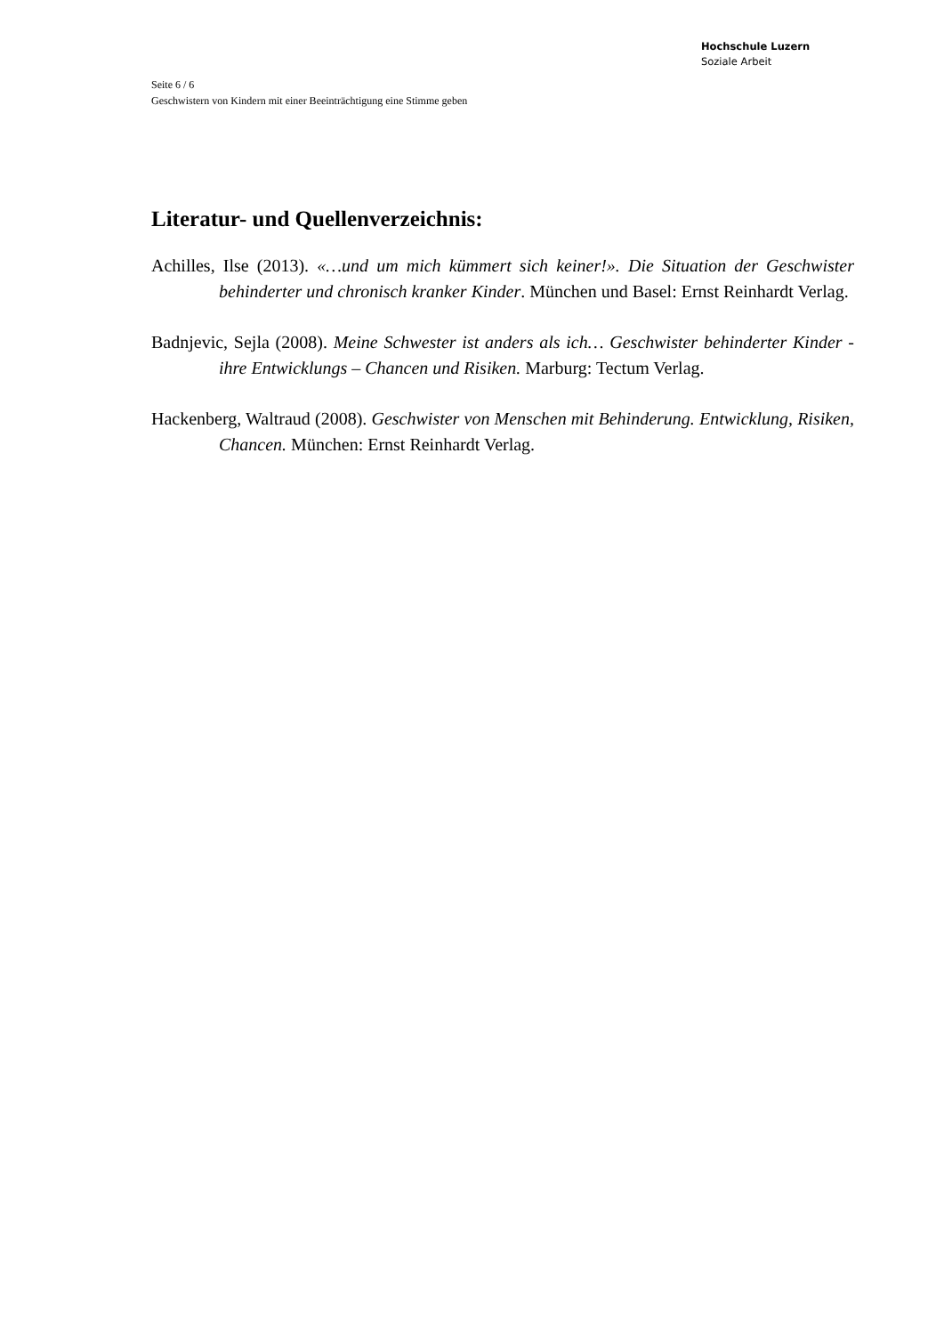Hochschule Luzern
Soziale Arbeit
Seite 6 / 6
Geschwistern von Kindern mit einer Beeinträchtigung eine Stimme geben
Literatur- und Quellenverzeichnis:
Achilles, Ilse (2013). «…und um mich kümmert sich keiner!». Die Situation der Geschwister behinderter und chronisch kranker Kinder. München und Basel: Ernst Reinhardt Verlag.
Badnjevic, Sejla (2008). Meine Schwester ist anders als ich… Geschwister behinderter Kinder - ihre Entwicklungs – Chancen und Risiken. Marburg: Tectum Verlag.
Hackenberg, Waltraud (2008). Geschwister von Menschen mit Behinderung. Entwicklung, Risiken, Chancen. München: Ernst Reinhardt Verlag.